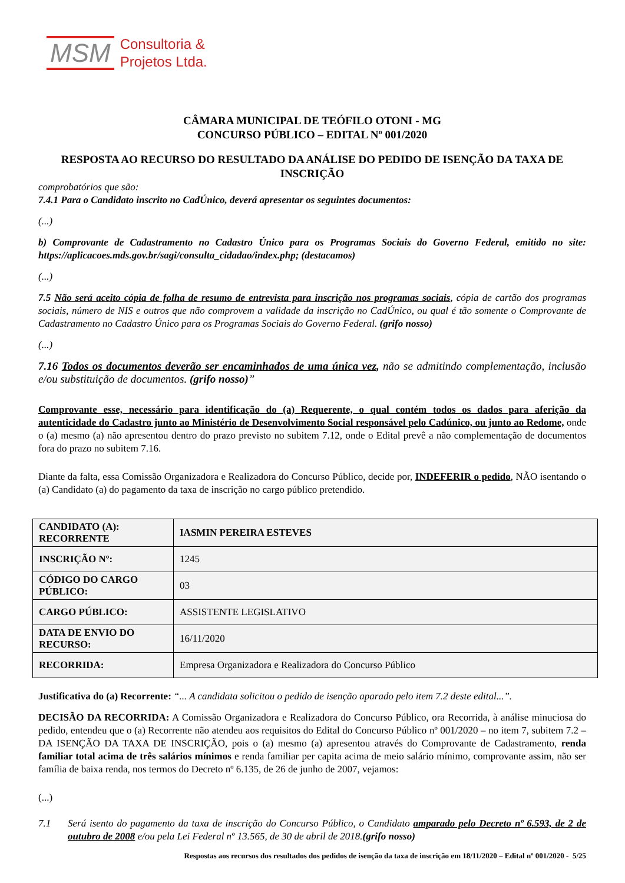MSM Consultoria &
Projetos Ltda.
CÂMARA MUNICIPAL DE TEÓFILO OTONI - MG
CONCURSO PÚBLICO – EDITAL Nº 001/2020
RESPOSTA AO RECURSO DO RESULTADO DA ANÁLISE DO PEDIDO DE ISENÇÃO DA TAXA DE INSCRIÇÃO
comprobatórios que são:
7.4.1 Para o Candidato inscrito no CadÚnico, deverá apresentar os seguintes documentos:
(...)
b) Comprovante de Cadastramento no Cadastro Único para os Programas Sociais do Governo Federal, emitido no site: https://aplicacoes.mds.gov.br/sagi/consulta_cidadao/index.php; (destacamos)
(...)
7.5 Não será aceito cópia de folha de resumo de entrevista para inscrição nos programas sociais, cópia de cartão dos programas sociais, número de NIS e outros que não comprovem a validade da inscrição no CadÚnico, ou qual é tão somente o Comprovante de Cadastramento no Cadastro Único para os Programas Sociais do Governo Federal. (grifo nosso)
(...)
7.16 Todos os documentos deverão ser encaminhados de uma única vez, não se admitindo complementação, inclusão e/ou substituição de documentos. (grifo nosso)”
Comprovante esse, necessário para identificação do (a) Requerente, o qual contém todos os dados para aferição da autenticidade do Cadastro junto ao Ministério de Desenvolvimento Social responsável pelo Cadúnico, ou junto ao Redome, onde o (a) mesmo (a) não apresentou dentro do prazo previsto no subitem 7.12, onde o Edital prevê a não complementação de documentos fora do prazo no subitem 7.16.
Diante da falta, essa Comissão Organizadora e Realizadora do Concurso Público, decide por, INDEFERIR o pedido, NÃO isentando o (a) Candidato (a) do pagamento da taxa de inscrição no cargo público pretendido.
| CANDIDATO (A): RECORRENTE | IASMIN PEREIRA ESTEVES |
| INSCRIÇÃO Nº: | 1245 |
| CÓDIGO DO CARGO PÚBLICO: | 03 |
| CARGO PÚBLICO: | ASSISTENTE LEGISLATIVO |
| DATA DE ENVIO DO RECURSO: | 16/11/2020 |
| RECORRIDA: | Empresa Organizadora e Realizadora do Concurso Público |
Justificativa do (a) Recorrente: “... A candidata solicitou o pedido de isenção aparado pelo item 7.2 deste edital...”.
DECISÃO DA RECORRIDA: A Comissão Organizadora e Realizadora do Concurso Público, ora Recorrida, à análise minuciosa do pedido, entendeu que o (a) Recorrente não atendeu aos requisitos do Edital do Concurso Público nº 001/2020 – no item 7, subitem 7.2 – DA ISENÇÃO DA TAXA DE INSCRIÇÃO, pois o (a) mesmo (a) apresentou através do Comprovante de Cadastramento, renda familiar total acima de três salários mínimos e renda familiar per capita acima de meio salário mínimo, comprovante assim, não ser família de baixa renda, nos termos do Decreto nº 6.135, de 26 de junho de 2007, vejamos:
(...)
7.1 Será isento do pagamento da taxa de inscrição do Concurso Público, o Candidato amparado pelo Decreto nº 6.593, de 2 de outubro de 2008 e/ou pela Lei Federal nº 13.565, de 30 de abril de 2018.(grifo nosso)
Respostas aos recursos dos resultados dos pedidos de isenção da taxa de inscrição em 18/11/2020 – Edital nº 001/2020 - 5/25